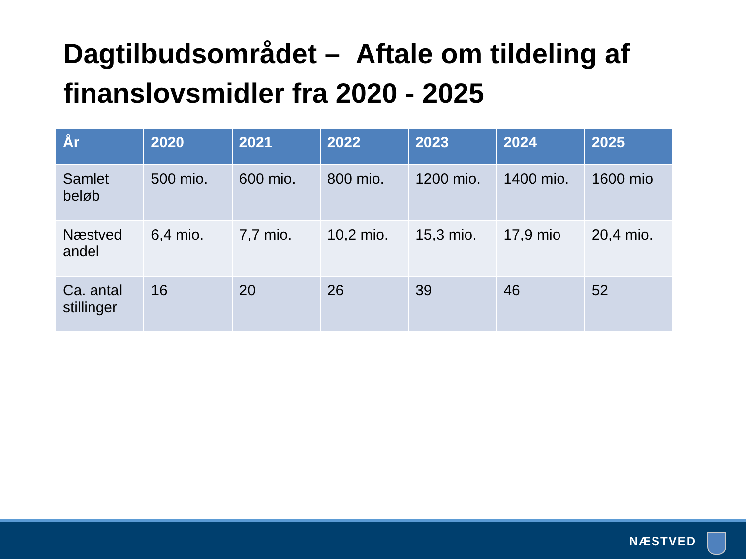Dagtilbudsområdet – Aftale om tildeling af finanslovsmidler fra 2020 - 2025
| År | 2020 | 2021 | 2022 | 2023 | 2024 | 2025 |
| --- | --- | --- | --- | --- | --- | --- |
| Samlet beløb | 500 mio. | 600 mio. | 800 mio. | 1200 mio. | 1400 mio. | 1600 mio |
| Næstved andel | 6,4 mio. | 7,7 mio. | 10,2 mio. | 15,3 mio. | 17,9 mio | 20,4 mio. |
| Ca. antal stillinger | 16 | 20 | 26 | 39 | 46 | 52 |
NÆSTVED